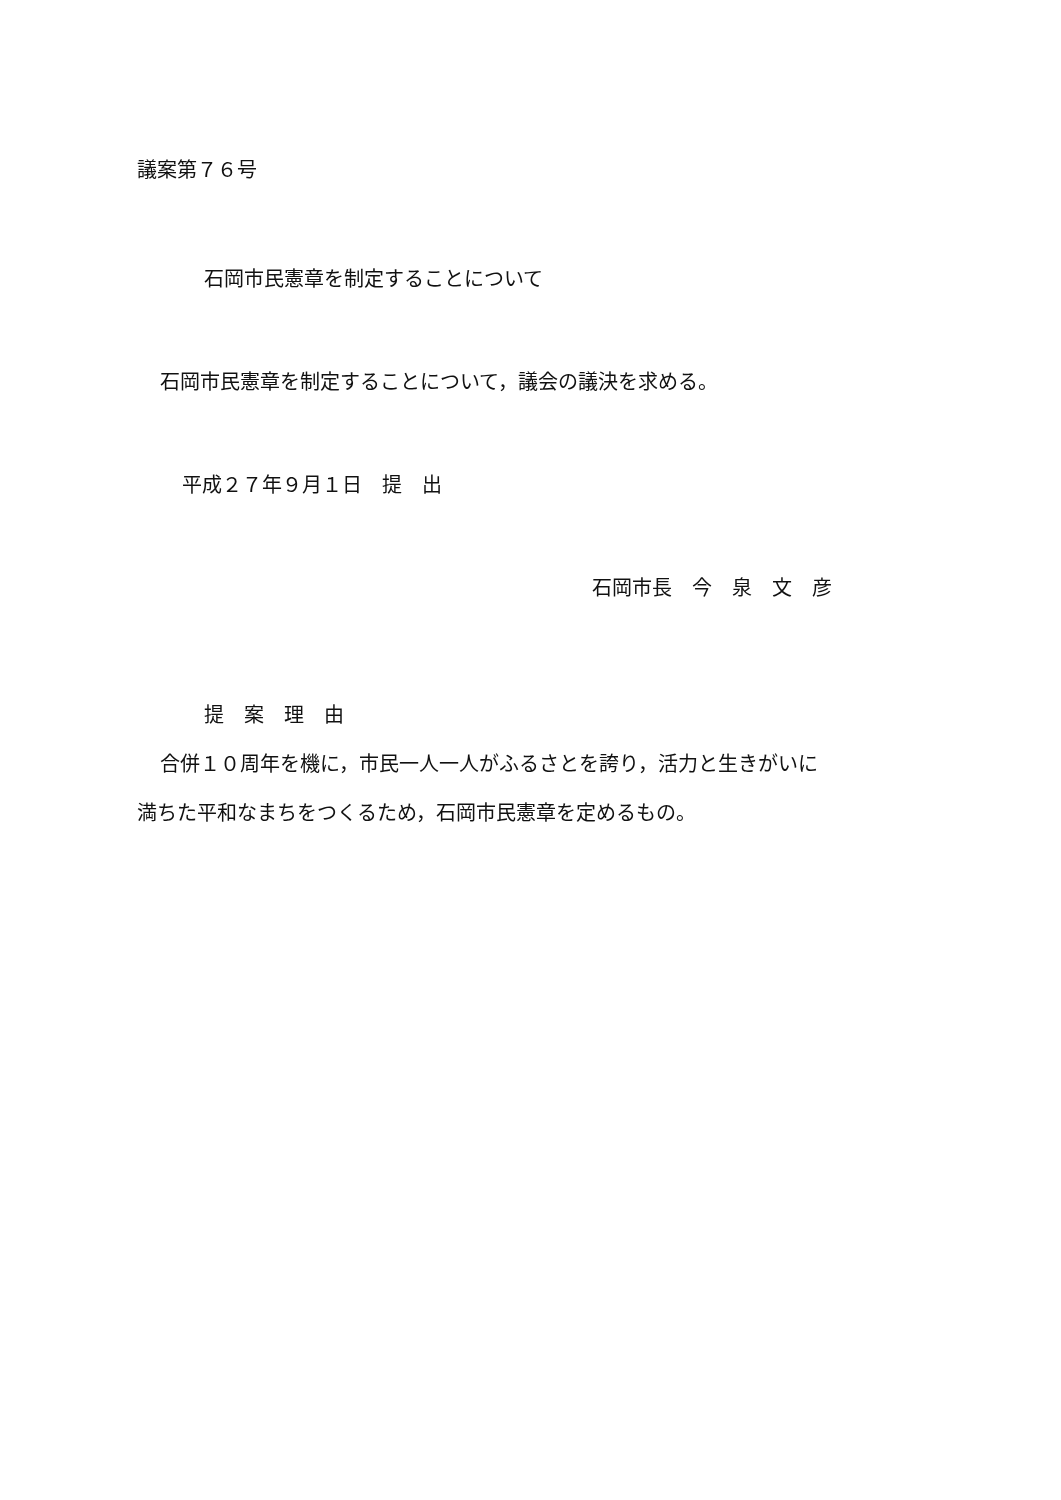議案第７６号
石岡市民憲章を制定することについて
石岡市民憲章を制定することについて，議会の議決を求める。
平成２７年９月１日　提　出
石岡市長　今　泉　文　彦
提　案　理　由
合併１０周年を機に，市民一人一人がふるさとを誇り，活力と生きがいに
満ちた平和なまちをつくるため，石岡市民憲章を定めるもの。